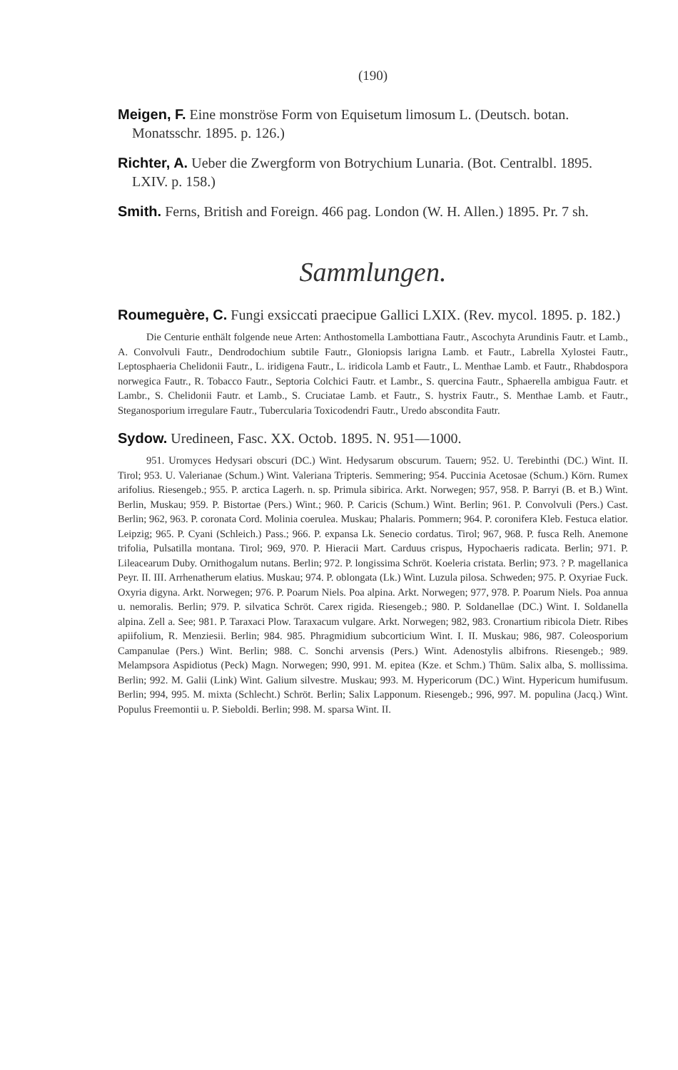(190)
Meigen, F. Eine monströse Form von Equisetum limosum L. (Deutsch. botan. Monatsschr. 1895. p. 126.)
Richter, A. Ueber die Zwergform von Botrychium Lunaria. (Bot. Centralbl. 1895. LXIV. p. 158.)
Smith. Ferns, British and Foreign. 466 pag. London (W. H. Allen.) 1895. Pr. 7 sh.
Sammlungen.
Roumeguère, C. Fungi exsiccati praecipue Gallici LXIX. (Rev. mycol. 1895. p. 182.)
Die Centurie enthält folgende neue Arten: Anthostomella Lambottiana Fautr., Ascochyta Arundinis Fautr. et Lamb., A. Convolvuli Fautr., Dendrodochium subtile Fautr., Gloniopsis larigna Lamb. et Fautr., Labrella Xylostei Fautr., Leptosphaeria Chelidonii Fautr., L. iridigena Fautr., L. iridicola Lamb et Fautr., L. Menthae Lamb. et Fautr., Rhabdospora norwegica Fautr., R. Tobacco Fautr., Septoria Colchici Fautr. et Lambr., S. quercina Fautr., Sphaerella ambigua Fautr. et Lambr., S. Chelidonii Fautr. et Lamb., S. Cruciatae Lamb. et Fautr., S. hystrix Fautr., S. Menthae Lamb. et Fautr., Steganosporium irregulare Fautr., Tubercularia Toxicodendri Fautr., Uredo abscondita Fautr.
Sydow. Uredineen, Fasc. XX. Octob. 1895. N. 951—1000.
951. Uromyces Hedysari obscuri (DC.) Wint. Hedysarum obscurum. Tauern; 952. U. Terebinthi (DC.) Wint. II. Tirol; 953. U. Valerianae (Schum.) Wint. Valeriana Tripteris. Semmering; 954. Puccinia Acetosae (Schum.) Körn. Rumex arifolius. Riesengeb.; 955. P. arctica Lagerh. n. sp. Primula sibirica. Arkt. Norwegen; 957, 958. P. Barryi (B. et B.) Wint. Berlin, Muskau; 959. P. Bistortae (Pers.) Wint.; 960. P. Caricis (Schum.) Wint. Berlin; 961. P. Convolvuli (Pers.) Cast. Berlin; 962, 963. P. coronata Cord. Molinia coerulea. Muskau; Phalaris. Pommern; 964. P. coronifera Kleb. Festuca elatior. Leipzig; 965. P. Cyani (Schleich.) Pass.; 966. P. expansa Lk. Senecio cordatus. Tirol; 967, 968. P. fusca Relh. Anemone trifolia, Pulsatilla montana. Tirol; 969, 970. P. Hieracii Mart. Carduus crispus, Hypochaeris radicata. Berlin; 971. P. Lileacearum Duby. Ornithogalum nutans. Berlin; 972. P. longissima Schröt. Koeleria cristata. Berlin; 973. ? P. magellanica Peyr. II. III. Arrhenatherum elatius. Muskau; 974. P. oblongata (Lk.) Wint. Luzula pilosa. Schweden; 975. P. Oxyriae Fuck. Oxyria digyna. Arkt. Norwegen; 976. P. Poarum Niels. Poa alpina. Arkt. Norwegen; 977, 978. P. Poarum Niels. Poa annua u. nemoralis. Berlin; 979. P. silvatica Schröt. Carex rigida. Riesengeb.; 980. P. Soldanellae (DC.) Wint. I. Soldanella alpina. Zell a. See; 981. P. Taraxaci Plow. Taraxacum vulgare. Arkt. Norwegen; 982, 983. Cronartium ribicola Dietr. Ribes apiifolium, R. Menziesii. Berlin; 984. 985. Phragmidium subcorticium Wint. I. II. Muskau; 986, 987. Coleosporium Campanulae (Pers.) Wint. Berlin; 988. C. Sonchi arvensis (Pers.) Wint. Adenostylis albifrons. Riesengeb.; 989. Melampsora Aspidiotus (Peck) Magn. Norwegen; 990, 991. M. epitea (Kze. et Schm.) Thüm. Salix alba, S. mollissima. Berlin; 992. M. Galii (Link) Wint. Galium silvestre. Muskau; 993. M. Hypericorum (DC.) Wint. Hypericum humifusum. Berlin; 994, 995. M. mixta (Schlecht.) Schröt. Berlin; Salix Lapponum. Riesengeb.; 996, 997. M. populina (Jacq.) Wint. Populus Freemontii u. P. Sieboldi. Berlin; 998. M. sparsa Wint. II.